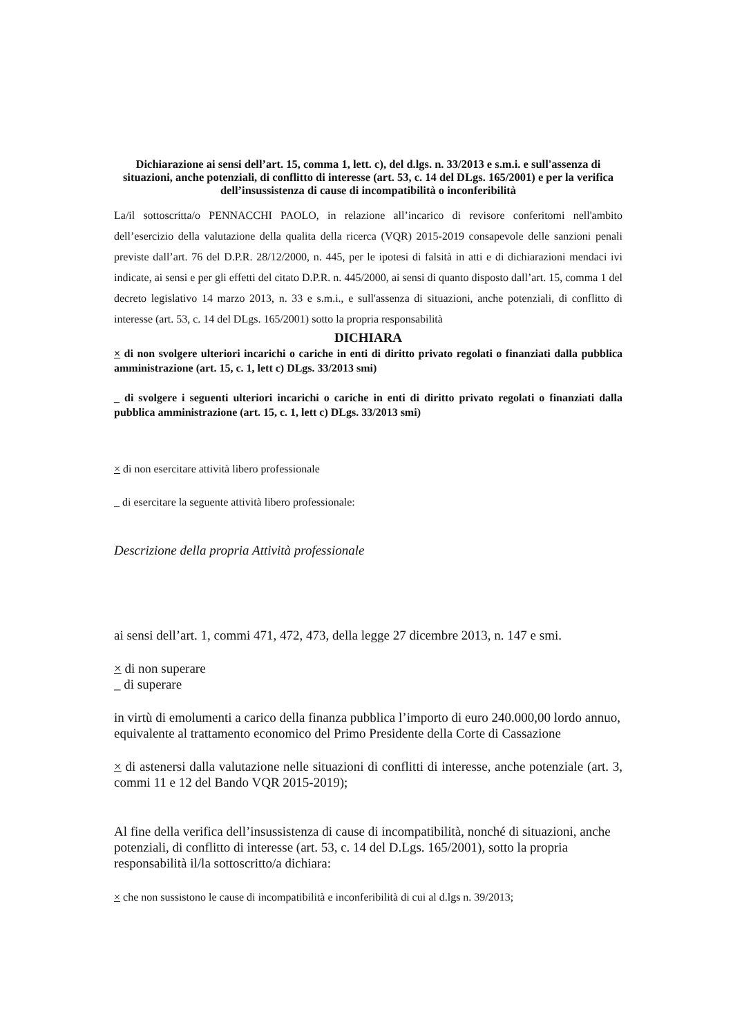Dichiarazione ai sensi dell’art. 15, comma 1, lett. c), del d.lgs. n. 33/2013 e s.m.i. e sull'assenza di situazioni, anche potenziali, di conflitto di interesse (art. 53, c. 14 del DLgs. 165/2001) e per la verifica dell’insussistenza di cause di incompatibilità o inconferibilità
La/il sottoscritta/o PENNACCHI PAOLO, in relazione all’incarico di revisore conferitomi nell'ambito dell’esercizio della valutazione della qualita della ricerca (VQR) 2015-2019 consapevole delle sanzioni penali previste dall’art. 76 del D.P.R. 28/12/2000, n. 445, per le ipotesi di falsità in atti e di dichiarazioni mendaci ivi indicate, ai sensi e per gli effetti del citato D.P.R. n. 445/2000, ai sensi di quanto disposto dall’art. 15, comma 1 del decreto legislativo 14 marzo 2013, n. 33 e s.m.i., e sull'assenza di situazioni, anche potenziali, di conflitto di interesse (art. 53, c. 14 del DLgs. 165/2001) sotto la propria responsabilità
DICHIARA
× di non svolgere ulteriori incarichi o cariche in enti di diritto privato regolati o finanziati dalla pubblica amministrazione (art. 15, c. 1, lett c) DLgs. 33/2013 smi)
_ di svolgere i seguenti ulteriori incarichi o cariche in enti di diritto privato regolati o finanziati dalla pubblica amministrazione (art. 15, c. 1, lett c) DLgs. 33/2013 smi)
× di non esercitare attività libero professionale
_ di esercitare la seguente attività libero professionale:
Descrizione della propria Attività professionale
ai sensi dell’art. 1, commi 471, 472, 473, della legge 27 dicembre 2013, n. 147 e smi.
× di non superare
_ di superare
in virtù di emolumenti a carico della finanza pubblica l’importo di euro 240.000,00 lordo annuo, equivalente al trattamento economico del Primo Presidente della Corte di Cassazione
× di astenersi dalla valutazione nelle situazioni di conflitti di interesse, anche potenziale (art. 3, commi 11 e 12 del Bando VQR 2015-2019);
Al fine della verifica dell’insussistenza di cause di incompatibilità, nonché di situazioni, anche potenziali, di conflitto di interesse (art. 53, c. 14 del D.Lgs. 165/2001), sotto la propria responsabilità il/la sottoscritto/a dichiara:
× che non sussistono le cause di incompatibilità e inconferibilità di cui al d.lgs n. 39/2013;